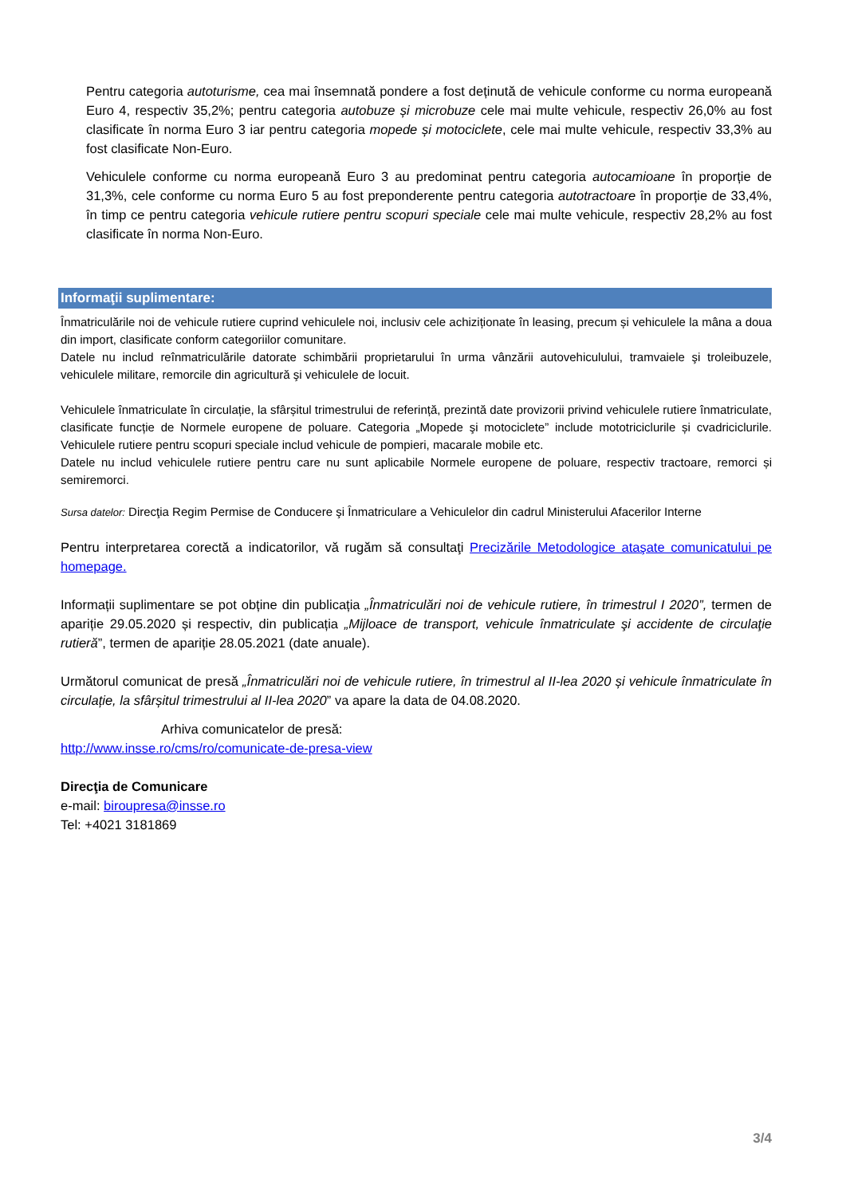Pentru categoria autoturisme, cea mai însemnată pondere a fost deținută de vehicule conforme cu norma europeană Euro 4, respectiv 35,2%; pentru categoria autobuze și microbuze cele mai multe vehicule, respectiv 26,0% au fost clasificate în norma Euro 3 iar pentru categoria mopede și motociclete, cele mai multe vehicule, respectiv 33,3% au fost clasificate Non-Euro.
Vehiculele conforme cu norma europeană Euro 3 au predominat pentru categoria autocamioane în proporție de 31,3%, cele conforme cu norma Euro 5 au fost preponderente pentru categoria autotractoare în proporție de 33,4%, în timp ce pentru categoria vehicule rutiere pentru scopuri speciale cele mai multe vehicule, respectiv 28,2% au fost clasificate în norma Non-Euro.
Informaţii suplimentare:
Înmatriculările noi de vehicule rutiere cuprind vehiculele noi, inclusiv cele achiziționate în leasing, precum și vehiculele la mâna a doua din import, clasificate conform categoriilor comunitare.
Datele nu includ reînmatriculările datorate schimbării proprietarului în urma vânzării autovehiculului, tramvaiele şi troleibuzele, vehiculele militare, remorcile din agricultură şi vehiculele de locuit.
Vehiculele înmatriculate în circulație, la sfârșitul trimestrului de referință, prezintă date provizorii privind vehiculele rutiere înmatriculate, clasificate funcție de Normele europene de poluare. Categoria „Mopede şi motociclete” include mototriciclurile și cvadriciclurile. Vehiculele rutiere pentru scopuri speciale includ vehicule de pompieri, macarale mobile etc.
Datele nu includ vehiculele rutiere pentru care nu sunt aplicabile Normele europene de poluare, respectiv tractoare, remorci și semiremorci.
Sursa datelor: Direcţia Regim Permise de Conducere şi Înmatriculare a Vehiculelor din cadrul Ministerului Afacerilor Interne
Pentru interpretarea corectă a indicatorilor, vă rugăm să consultaţi Precizările Metodologice ataşate comunicatului pe homepage.
Informații suplimentare se pot obține din publicația „Înmatriculări noi de vehicule rutiere, în trimestrul I 2020”, termen de apariție 29.05.2020 și respectiv, din publicația „Mijloace de transport, vehicule înmatriculate şi accidente de circulaţie rutieră”, termen de apariție 28.05.2021 (date anuale).
Următorul comunicat de presă „Înmatriculări noi de vehicule rutiere, în trimestrul al II-lea 2020 și vehicule înmatriculate în circulație, la sfârșitul trimestrului al II-lea 2020” va apare la data de 04.08.2020.
Arhiva comunicatelor de presă:
http://www.insse.ro/cms/ro/comunicate-de-presa-view
Direcţia de Comunicare
e-mail: biroupresa@insse.ro
Tel: +4021 3181869
3/4